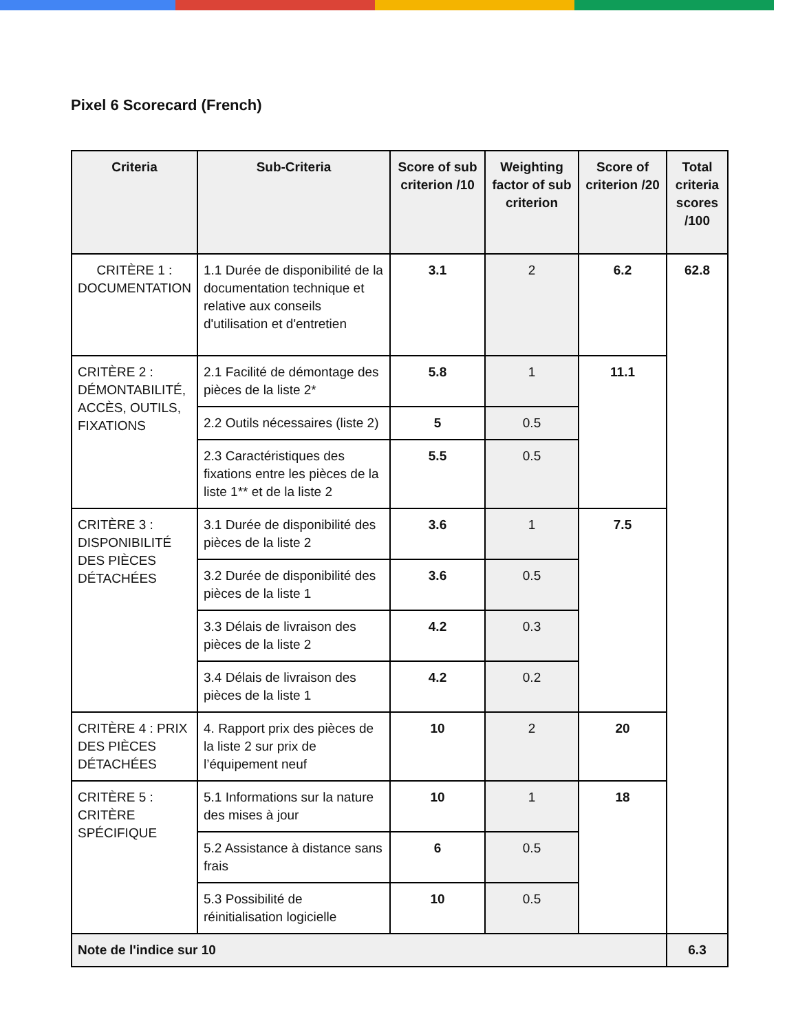Pixel 6 Scorecard (French)
| Criteria | Sub-Criteria | Score of sub criterion /10 | Weighting factor of sub criterion | Score of criterion /20 | Total criteria scores /100 |
| --- | --- | --- | --- | --- | --- |
| CRITÈRE 1 : DOCUMENTATION | 1.1 Durée de disponibilité de la documentation technique et relative aux conseils d'utilisation et d'entretien | 3.1 | 2 | 6.2 | 62.8 |
| CRITÈRE 2 : DÉMONTABILITÉ, ACCÈS, OUTILS, FIXATIONS | 2.1 Facilité de démontage des pièces de la liste 2* | 5.8 | 1 | 11.1 | |
| | 2.2 Outils nécessaires (liste 2) | 5 | 0.5 | | |
| | 2.3 Caractéristiques des fixations entre les pièces de la liste 1** et de la liste 2 | 5.5 | 0.5 | | |
| CRITÈRE 3 : DISPONIBILITÉ DES PIÈCES DÉTACHÉES | 3.1 Durée de disponibilité des pièces de la liste 2 | 3.6 | 1 | 7.5 | |
| | 3.2 Durée de disponibilité des pièces de la liste 1 | 3.6 | 0.5 | | |
| | 3.3 Délais de livraison des pièces de la liste 2 | 4.2 | 0.3 | | |
| | 3.4 Délais de livraison des pièces de la liste 1 | 4.2 | 0.2 | | |
| CRITÈRE 4 : PRIX DES PIÈCES DÉTACHÉES | 4. Rapport prix des pièces de la liste 2 sur prix de l’équipement neuf | 10 | 2 | 20 | |
| CRITÈRE 5 : CRITÈRE SPÉCIFIQUE | 5.1 Informations sur la nature des mises à jour | 10 | 1 | 18 | |
| | 5.2 Assistance à distance sans frais | 6 | 0.5 | | |
| | 5.3 Possibilité de réinitialisation logicielle | 10 | 0.5 | | |
| Note de l'indice sur 10 | | | | | 6.3 |